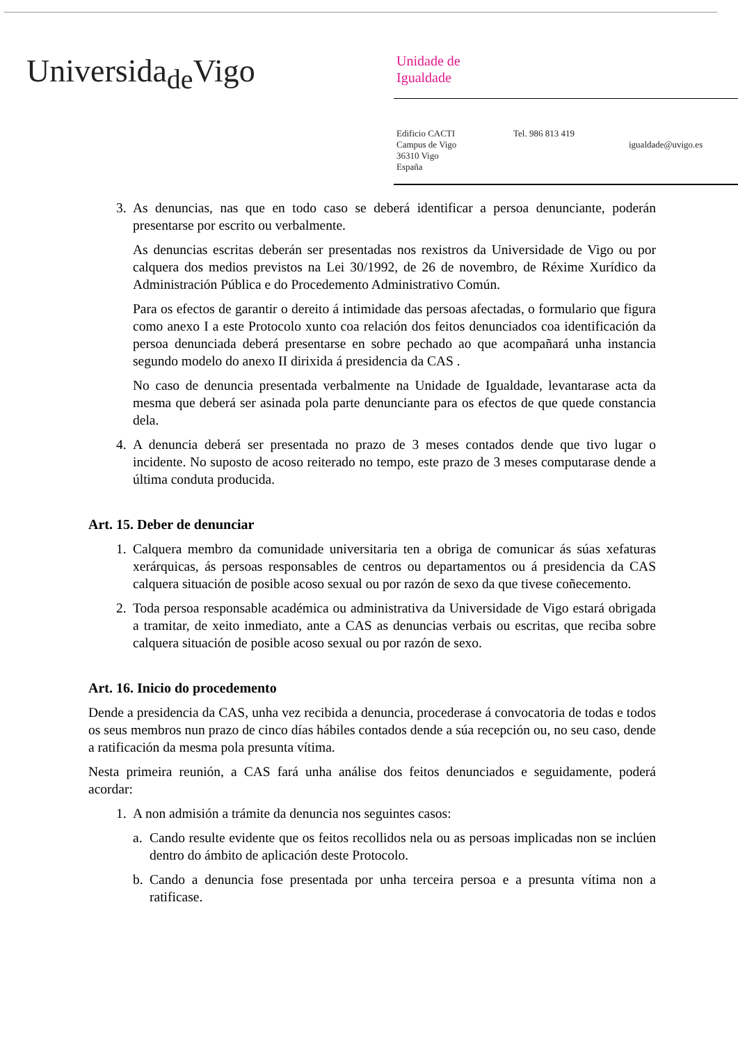Universida<sub>de</sub>Vigo
Unidade de
Igualdade
Edificio CACTI
Campus de Vigo
36310 Vigo
España
Tel. 986 813 419
igualdade@uvigo.es
3. As denuncias, nas que en todo caso se deberá identificar a persoa denunciante, poderán presentarse por escrito ou verbalmente.
As denuncias escritas deberán ser presentadas nos rexistros da Universidade de Vigo ou por calquera dos medios previstos na Lei 30/1992, de 26 de novembro, de Réxime Xurídico da Administración Pública e do Procedemento Administrativo Común.
Para os efectos de garantir o dereito á intimidade das persoas afectadas, o formulario que figura como anexo I a este Protocolo xunto coa relación dos feitos denunciados coa identificación da persoa denunciada deberá presentarse en sobre pechado ao que acompañará unha instancia segundo modelo do anexo II dirixida á presidencia da CAS .
No caso de denuncia presentada verbalmente na Unidade de Igualdade, levantarase acta da mesma que deberá ser asinada pola parte denunciante para os efectos de que quede constancia dela.
4. A denuncia deberá ser presentada no prazo de 3 meses contados dende que tivo lugar o incidente. No suposto de acoso reiterado no tempo, este prazo de 3 meses computarase dende a última conduta producida.
Art. 15. Deber de denunciar
1. Calquera membro da comunidade universitaria ten a obriga de comunicar ás súas xefaturas xerárquicas, ás persoas responsables de centros ou departamentos ou á presidencia da CAS calquera situación de posible acoso sexual ou por razón de sexo da que tivese coñecemento.
2. Toda persoa responsable académica ou administrativa da Universidade de Vigo estará obrigada a tramitar, de xeito inmediato, ante a CAS as denuncias verbais ou escritas, que reciba sobre calquera situación de posible acoso sexual ou por razón de sexo.
Art. 16. Inicio do procedemento
Dende a presidencia da CAS, unha vez recibida a denuncia, procederase á convocatoria de todas e todos os seus membros nun prazo de cinco días hábiles contados dende a súa recepción ou, no seu caso, dende a ratificación da mesma pola presunta vítima.
Nesta primeira reunión, a CAS fará unha análise dos feitos denunciados e seguidamente, poderá acordar:
1. A non admisión a trámite da denuncia nos seguintes casos:
a. Cando resulte evidente que os feitos recollidos nela ou as persoas implicadas non se inclúen dentro do ámbito de aplicación deste Protocolo.
b. Cando a denuncia fose presentada por unha terceira persoa e a presunta vítima non a ratificase.